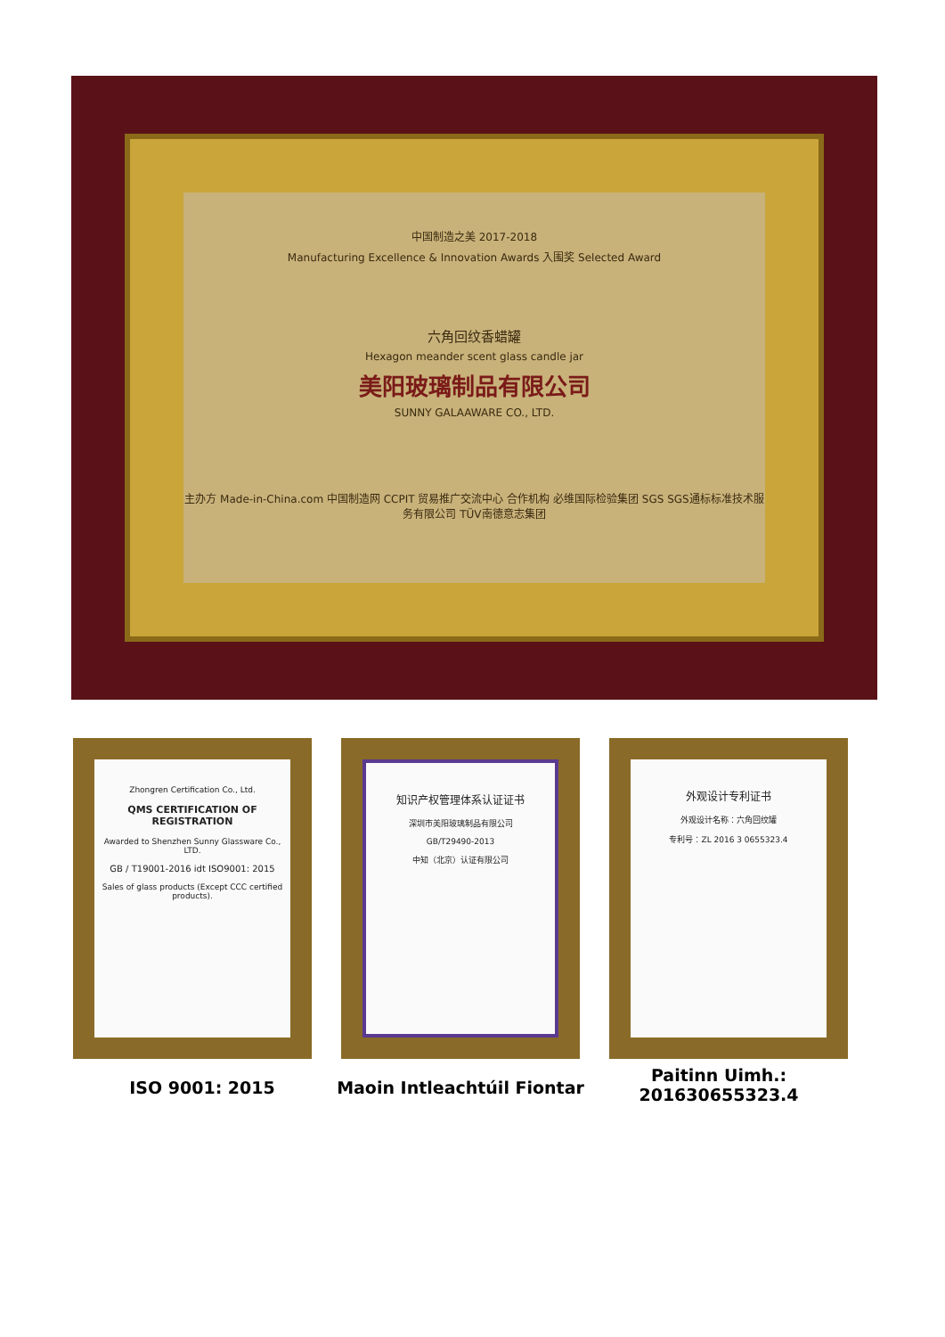中国制造之美 2017-2018
Manufacturing Excellence & Innovation Awards 入围奖 Selected Award
六角回纹香蜡罐
Hexagon meander scent glass candle jar
美阳玻璃制品有限公司
SUNNY GALAAWARE CO., LTD.
主办方 Made-in-China.com 中国制造网 CCPIT 贸易推广交流中心 合作机构 必维国际检验集团 SGS SGS通标标准技术服务有限公司 TÜV南德意志集团
Zhongren Certification Co., Ltd.
QMS CERTIFICATION OF REGISTRATION
Awarded to Shenzhen Sunny Glassware Co., LTD.
GB / T19001-2016 idt ISO9001: 2015
Sales of glass products (Except CCC certified products).
知识产权管理体系认证证书
深圳市美阳玻璃制品有限公司
GB/T29490-2013
中知（北京）认证有限公司
外观设计专利证书
外观设计名称：六角回纹罐
专利号：ZL 2016 3 0655323.4
ISO 9001: 2015 Maoin Intleachtúil Fiontar
Paitinn Uimh.:
201630655323.4